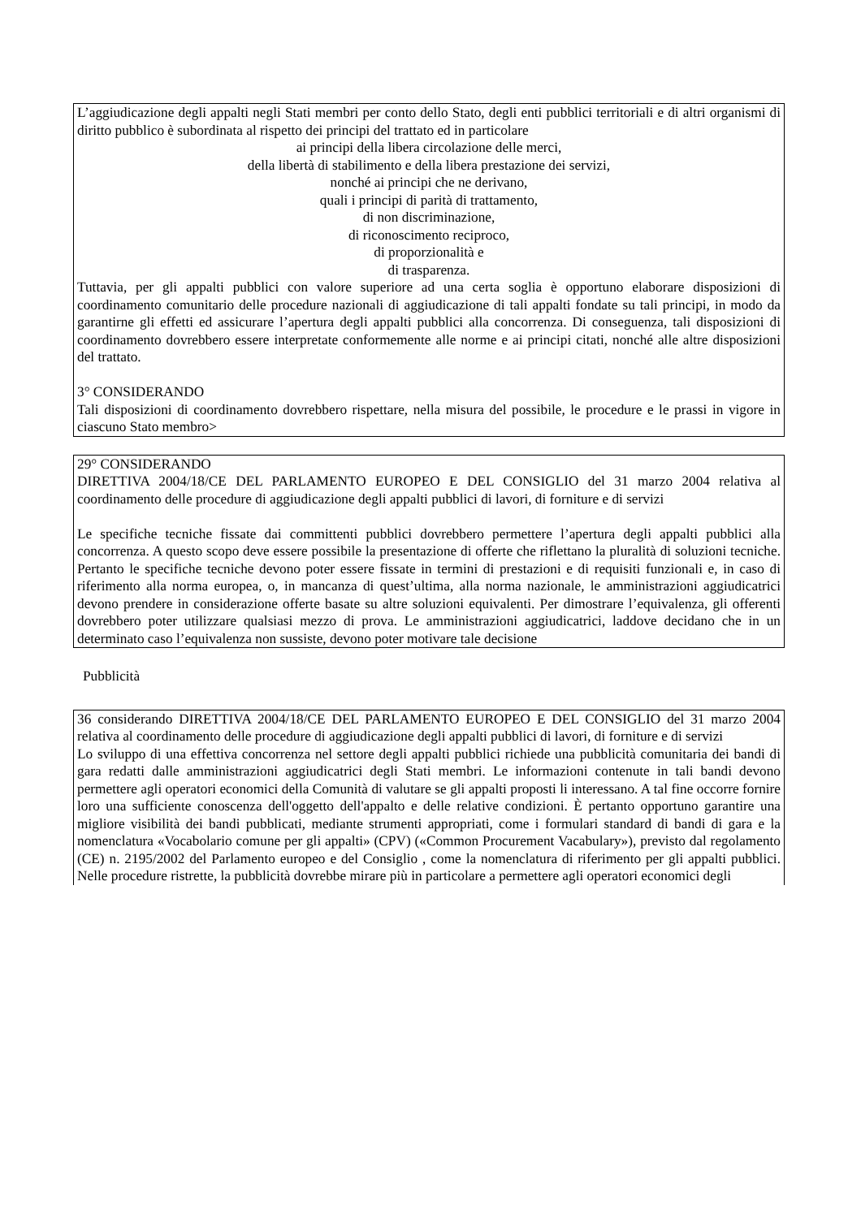L’aggiudicazione degli appalti negli Stati membri per conto dello Stato, degli enti pubblici territoriali e di altri organismi di diritto pubblico è subordinata al rispetto dei principi del trattato ed in particolare
ai principi della libera circolazione delle merci,
della libertà di stabilimento e della libera prestazione dei servizi,
nonché ai principi che ne derivano,
quali i principi di parità di trattamento,
di non discriminazione,
di riconoscimento reciproco,
di proporzionalità e
di trasparenza.
Tuttavia, per gli appalti pubblici con valore superiore ad una certa soglia è opportuno elaborare disposizioni di coordinamento comunitario delle procedure nazionali di aggiudicazione di tali appalti fondate su tali principi, in modo da garantirne gli effetti ed assicurare l’apertura degli appalti pubblici alla concorrenza. Di conseguenza, tali disposizioni di coordinamento dovrebbero essere interpretate conformemente alle norme e ai principi citati, nonché alle altre disposizioni del trattato.
3° CONSIDERANDO
Tali disposizioni di coordinamento dovrebbero rispettare, nella misura del possibile, le procedure e le prassi in vigore in ciascuno Stato membro>
29° CONSIDERANDO
DIRETTIVA 2004/18/CE DEL PARLAMENTO EUROPEO E DEL CONSIGLIO del 31 marzo 2004 relativa al coordinamento delle procedure di aggiudicazione degli appalti pubblici di lavori, di forniture e di servizi
Le specifiche tecniche fissate dai committenti pubblici dovrebbero permettere l’apertura degli appalti pubblici alla concorrenza. A questo scopo deve essere possibile la presentazione di offerte che riflettano la pluralità di soluzioni tecniche. Pertanto le specifiche tecniche devono poter essere fissate in termini di prestazioni e di requisiti funzionali e, in caso di riferimento alla norma europea, o, in mancanza di quest’ultima, alla norma nazionale, le amministrazioni aggiudicatrici devono prendere in considerazione offerte basate su altre soluzioni equivalenti. Per dimostrare l’equivalenza, gli offerenti dovrebbero poter utilizzare qualsiasi mezzo di prova. Le amministrazioni aggiudicatrici, laddove decidano che in un determinato caso l’equivalenza non sussiste, devono poter motivare tale decisione
Pubblicità
36 considerando DIRETTIVA 2004/18/CE DEL PARLAMENTO EUROPEO E DEL CONSIGLIO del 31 marzo 2004 relativa al coordinamento delle procedure di aggiudicazione degli appalti pubblici di lavori, di forniture e di servizi
Lo sviluppo di una effettiva concorrenza nel settore degli appalti pubblici richiede una pubblicità comunitaria dei bandi di gara redatti dalle amministrazioni aggiudicatrici degli Stati membri. Le informazioni contenute in tali bandi devono permettere agli operatori economici della Comunità di valutare se gli appalti proposti li interessano. A tal fine occorre fornire loro una sufficiente conoscenza dell'oggetto dell'appalto e delle relative condizioni. È pertanto opportuno garantire una migliore visibilità dei bandi pubblicati, mediante strumenti appropriati, come i formulari standard di bandi di gara e la nomenclatura «Vocabolario comune per gli appalti» (CPV) («Common Procurement Vacabulary»), previsto dal regolamento (CE) n. 2195/2002 del Parlamento europeo e del Consiglio , come la nomenclatura di riferimento per gli appalti pubblici. Nelle procedure ristrette, la pubblicità dovrebbe mirare più in particolare a permettere agli operatori economici degli